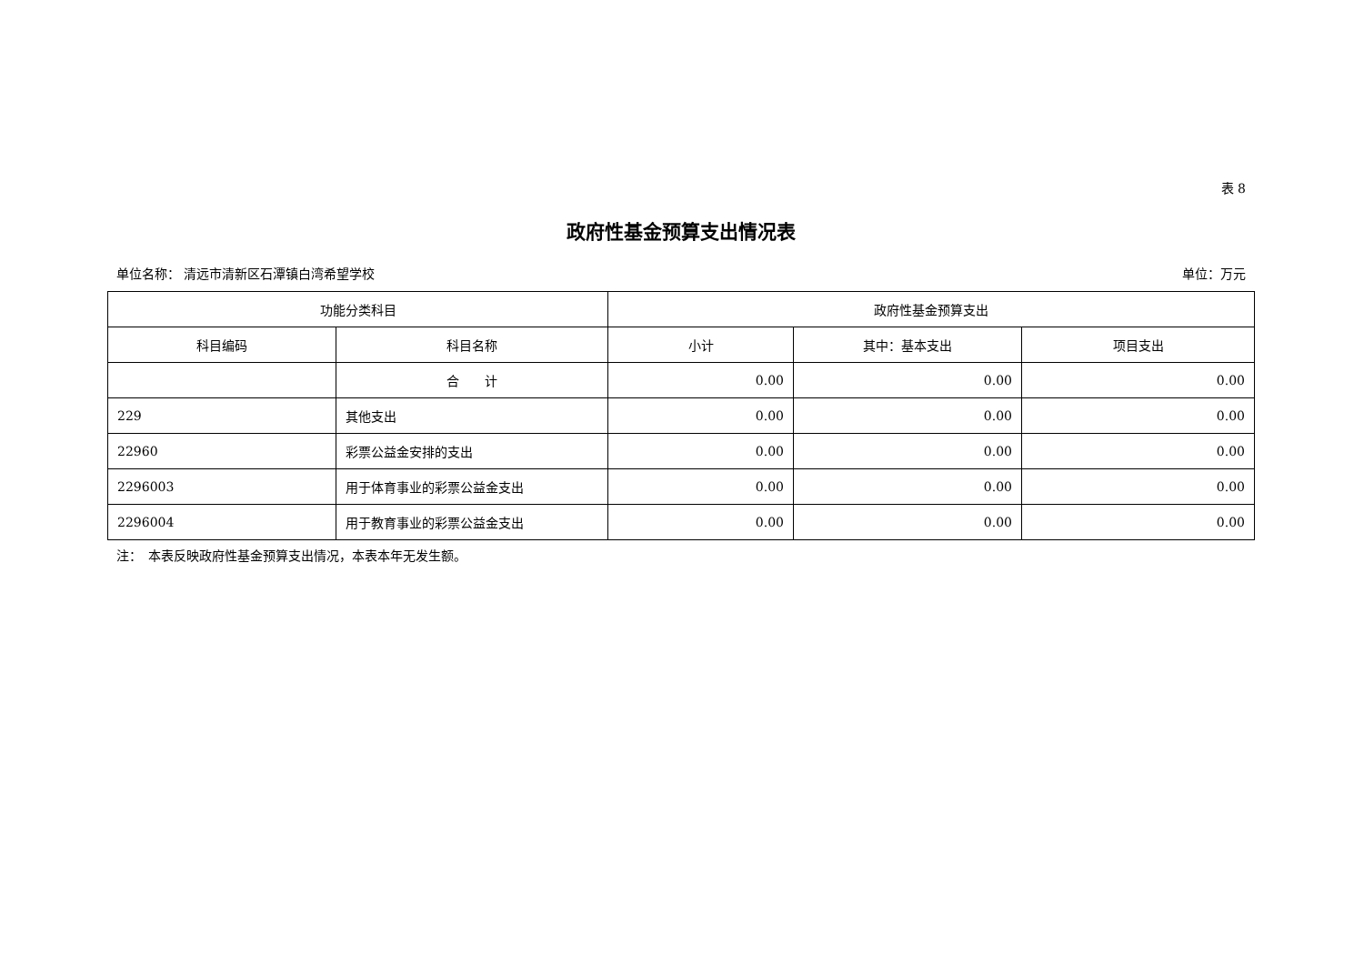表 8
政府性基金预算支出情况表
单位名称： 清远市清新区石潭镇白湾希望学校 单位：万元
| 功能分类科目 | | 政府性基金预算支出 | | |
| --- | --- | --- | --- | --- |
| 科目编码 | 科目名称 | 小计 | 其中：基本支出 | 项目支出 |
| | 合 计 | 0.00 | 0.00 | 0.00 |
| 229 | 其他支出 | 0.00 | 0.00 | 0.00 |
| 22960 | 彩票公益金安排的支出 | 0.00 | 0.00 | 0.00 |
| 2296003 | 用于体育事业的彩票公益金支出 | 0.00 | 0.00 | 0.00 |
| 2296004 | 用于教育事业的彩票公益金支出 | 0.00 | 0.00 | 0.00 |
注：　本表反映政府性基金预算支出情况，本表本年无发生额。